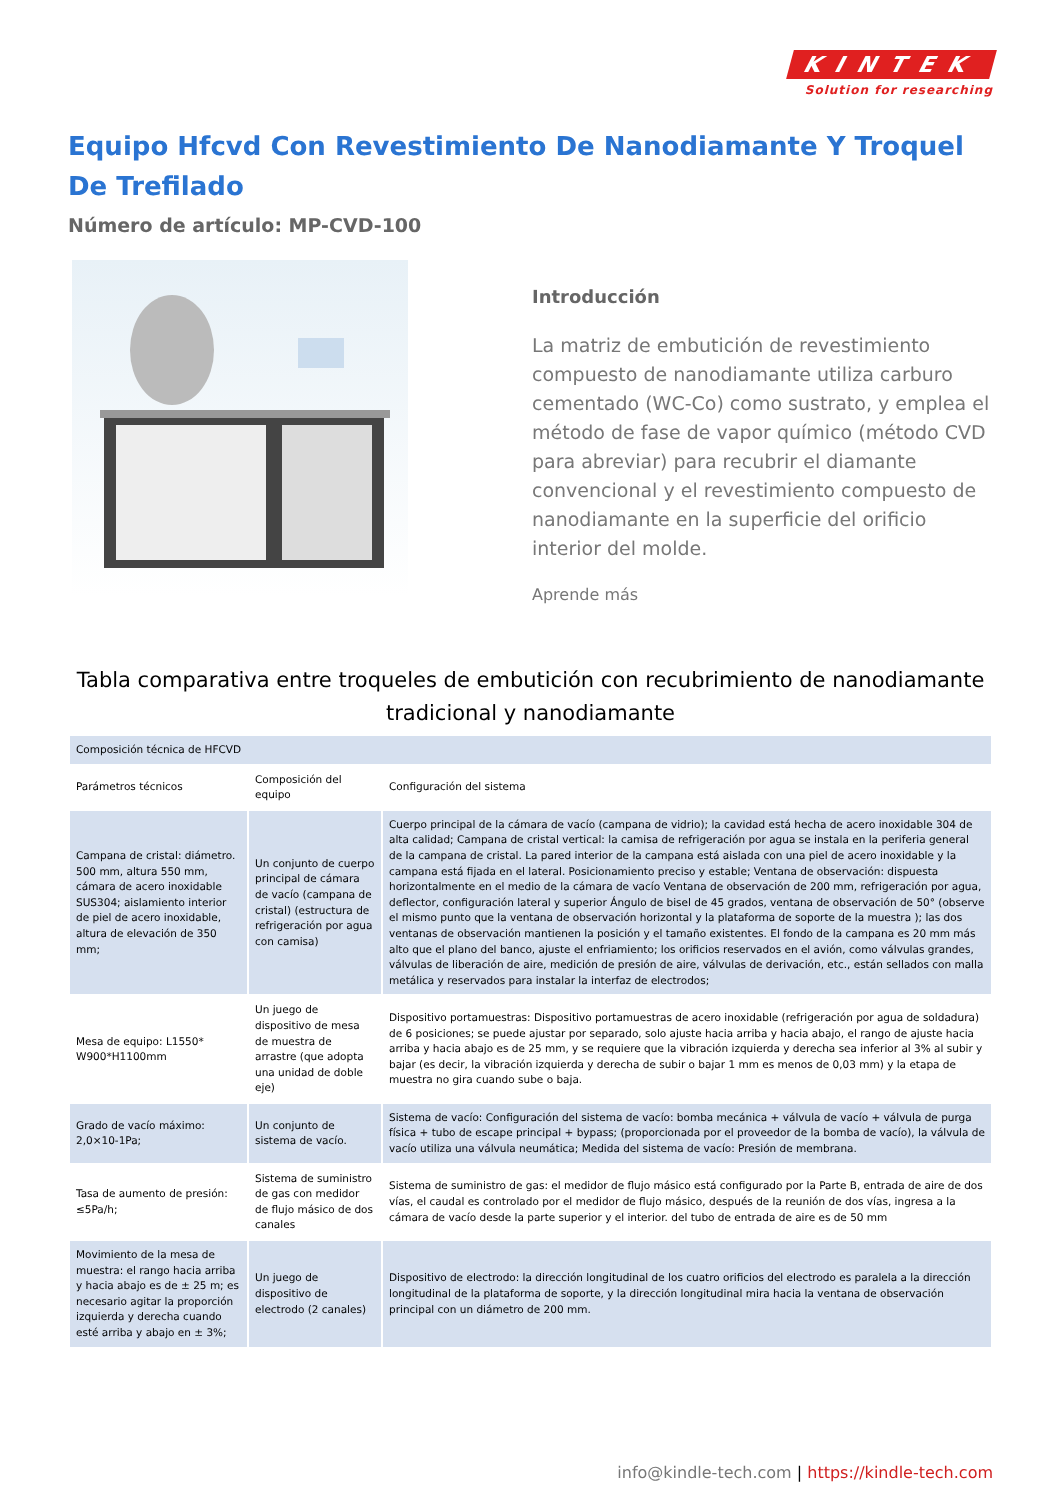KINTEK
Solution for researching
Equipo Hfcvd Con Revestimiento De Nanodiamante Y Troquel De Trefilado
Número de artículo: MP-CVD-100
Introducción
La matriz de embutición de revestimiento compuesto de nanodiamante utiliza carburo cementado (WC-Co) como sustrato, y emplea el método de fase de vapor químico (método CVD para abreviar) para recubrir el diamante convencional y el revestimiento compuesto de nanodiamante en la superficie del orificio interior del molde.
Aprende más
Tabla comparativa entre troqueles de embutición con recubrimiento de nanodiamante tradicional y nanodiamante
| Composición técnica de HFCVD | | |
| Parámetros técnicos | Composición del equipo | Configuración del sistema |
| Campana de cristal: diámetro. 500 mm, altura 550 mm, cámara de acero inoxidable SUS304; aislamiento interior de piel de acero inoxidable, altura de elevación de 350 mm; | Un conjunto de cuerpo principal de cámara de vacío (campana de cristal) (estructura de refrigeración por agua con camisa) | Cuerpo principal de la cámara de vacío (campana de vidrio); la cavidad está hecha de acero inoxidable 304 de alta calidad; Campana de cristal vertical: la camisa de refrigeración por agua se instala en la periferia general de la campana de cristal. La pared interior de la campana está aislada con una piel de acero inoxidable y la campana está fijada en el lateral. Posicionamiento preciso y estable; Ventana de observación: dispuesta horizontalmente en el medio de la cámara de vacío Ventana de observación de 200 mm, refrigeración por agua, deflector, configuración lateral y superior Ángulo de bisel de 45 grados, ventana de observación de 50° (observe el mismo punto que la ventana de observación horizontal y la plataforma de soporte de la muestra ); las dos ventanas de observación mantienen la posición y el tamaño existentes. El fondo de la campana es 20 mm más alto que el plano del banco, ajuste el enfriamiento; los orificios reservados en el avión, como válvulas grandes, válvulas de liberación de aire, medición de presión de aire, válvulas de derivación, etc., están sellados con malla metálica y reservados para instalar la interfaz de electrodos; |
| Mesa de equipo: L1550* W900*H1100mm | Un juego de dispositivo de mesa de muestra de arrastre (que adopta una unidad de doble eje) | Dispositivo portamuestras: Dispositivo portamuestras de acero inoxidable (refrigeración por agua de soldadura) de 6 posiciones; se puede ajustar por separado, solo ajuste hacia arriba y hacia abajo, el rango de ajuste hacia arriba y hacia abajo es de 25 mm, y se requiere que la vibración izquierda y derecha sea inferior al 3% al subir y bajar (es decir, la vibración izquierda y derecha de subir o bajar 1 mm es menos de 0,03 mm) y la etapa de muestra no gira cuando sube o baja. |
| Grado de vacío máximo: 2,0×10-1Pa; | Un conjunto de sistema de vacío. | Sistema de vacío: Configuración del sistema de vacío: bomba mecánica + válvula de vacío + válvula de purga física + tubo de escape principal + bypass; (proporcionada por el proveedor de la bomba de vacío), la válvula de vacío utiliza una válvula neumática; Medida del sistema de vacío: Presión de membrana. |
| Tasa de aumento de presión: ≤5Pa/h; | Sistema de suministro de gas con medidor de flujo másico de dos canales | Sistema de suministro de gas: el medidor de flujo másico está configurado por la Parte B, entrada de aire de dos vías, el caudal es controlado por el medidor de flujo másico, después de la reunión de dos vías, ingresa a la cámara de vacío desde la parte superior y el interior. del tubo de entrada de aire es de 50 mm |
| Movimiento de la mesa de muestra: el rango hacia arriba y hacia abajo es de ± 25 m; es necesario agitar la proporción izquierda y derecha cuando esté arriba y abajo en ± 3%; | Un juego de dispositivo de electrodo (2 canales) | Dispositivo de electrodo: la dirección longitudinal de los cuatro orificios del electrodo es paralela a la dirección longitudinal de la plataforma de soporte, y la dirección longitudinal mira hacia la ventana de observación principal con un diámetro de 200 mm. |
info@kindle-tech.com | https://kindle-tech.com